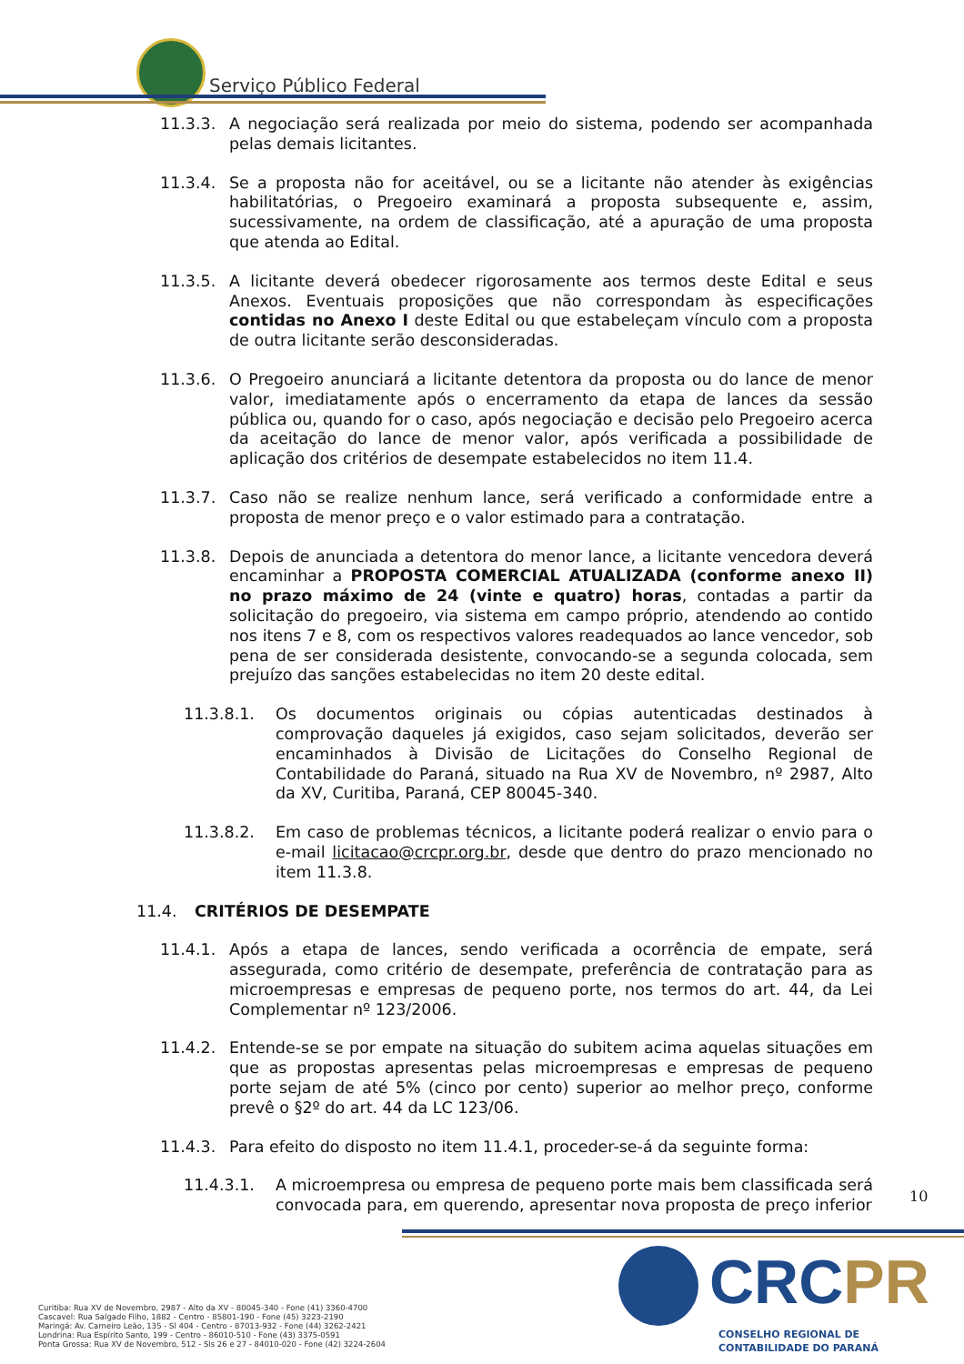Serviço Público Federal
11.3.3. A negociação será realizada por meio do sistema, podendo ser acompanhada pelas demais licitantes.
11.3.4. Se a proposta não for aceitável, ou se a licitante não atender às exigências habilitatórias, o Pregoeiro examinará a proposta subsequente e, assim, sucessivamente, na ordem de classificação, até a apuração de uma proposta que atenda ao Edital.
11.3.5. A licitante deverá obedecer rigorosamente aos termos deste Edital e seus Anexos. Eventuais proposições que não correspondam às especificações contidas no Anexo I deste Edital ou que estabeleçam vínculo com a proposta de outra licitante serão desconsideradas.
11.3.6. O Pregoeiro anunciará a licitante detentora da proposta ou do lance de menor valor, imediatamente após o encerramento da etapa de lances da sessão pública ou, quando for o caso, após negociação e decisão pelo Pregoeiro acerca da aceitação do lance de menor valor, após verificada a possibilidade de aplicação dos critérios de desempate estabelecidos no item 11.4.
11.3.7. Caso não se realize nenhum lance, será verificado a conformidade entre a proposta de menor preço e o valor estimado para a contratação.
11.3.8. Depois de anunciada a detentora do menor lance, a licitante vencedora deverá encaminhar a PROPOSTA COMERCIAL ATUALIZADA (conforme anexo II) no prazo máximo de 24 (vinte e quatro) horas, contadas a partir da solicitação do pregoeiro, via sistema em campo próprio, atendendo ao contido nos itens 7 e 8, com os respectivos valores readequados ao lance vencedor, sob pena de ser considerada desistente, convocando-se a segunda colocada, sem prejuízo das sanções estabelecidas no item 20 deste edital.
11.3.8.1. Os documentos originais ou cópias autenticadas destinados à comprovação daqueles já exigidos, caso sejam solicitados, deverão ser encaminhados à Divisão de Licitações do Conselho Regional de Contabilidade do Paraná, situado na Rua XV de Novembro, nº 2987, Alto da XV, Curitiba, Paraná, CEP 80045-340.
11.3.8.2. Em caso de problemas técnicos, a licitante poderá realizar o envio para o e-mail licitacao@crcpr.org.br, desde que dentro do prazo mencionado no item 11.3.8.
11.4. CRITÉRIOS DE DESEMPATE
11.4.1. Após a etapa de lances, sendo verificada a ocorrência de empate, será assegurada, como critério de desempate, preferência de contratação para as microempresas e empresas de pequeno porte, nos termos do art. 44, da Lei Complementar nº 123/2006.
11.4.2. Entende-se se por empate na situação do subitem acima aquelas situações em que as propostas apresentas pelas microempresas e empresas de pequeno porte sejam de até 5% (cinco por cento) superior ao melhor preço, conforme prevê o §2º do art. 44 da LC 123/06.
11.4.3. Para efeito do disposto no item 11.4.1, proceder-se-á da seguinte forma:
11.4.3.1. A microempresa ou empresa de pequeno porte mais bem classificada será convocada para, em querendo, apresentar nova proposta de preço inferior
10
Curitiba: Rua XV de Novembro, 2987 - Alto da XV - 80045-340 - Fone (41) 3360-4700
Cascavel: Rua Salgado Filho, 1882 - Centro - 85801-190 - Fone (45) 3223-2190
Maringá: Av. Carneiro Leão, 135 - Sl 404 - Centro - 87013-932 - Fone (44) 3262-2421
Londrina: Rua Espírito Santo, 199 - Centro - 86010-510 - Fone (43) 3375-0591
Ponta Grossa: Rua XV de Novembro, 512 - Sls 26 e 27 - 84010-020 - Fone (42) 3224-2604
CRCPR
CONSELHO REGIONAL DE CONTABILIDADE DO PARANÁ